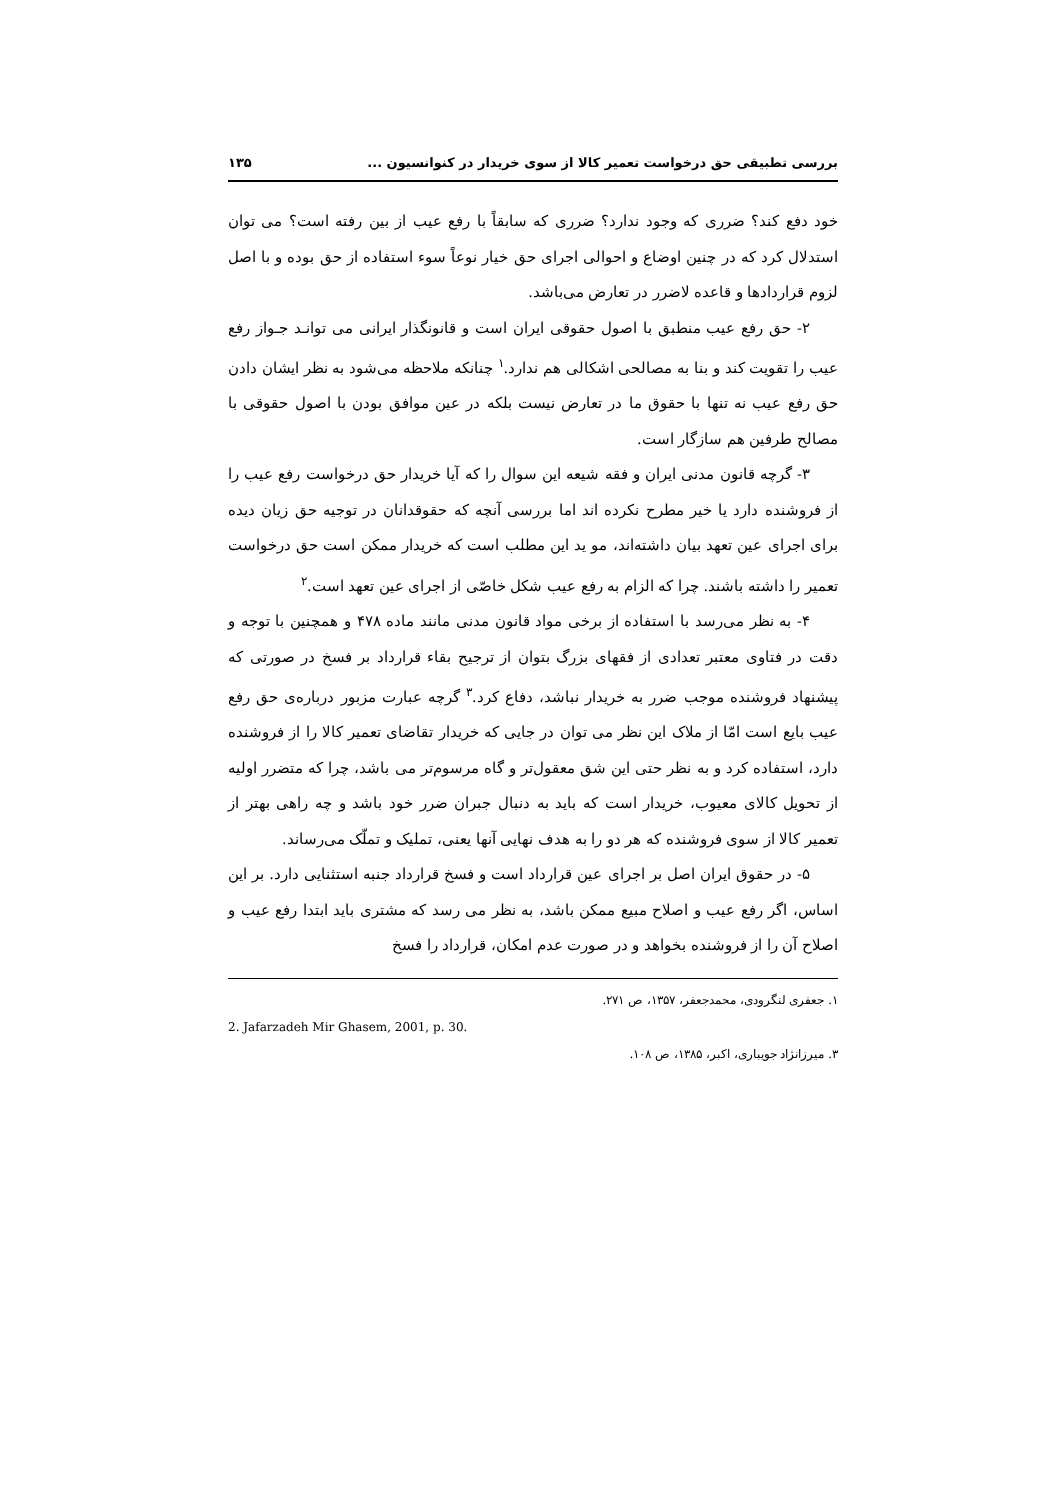بررسی تطبیقی حق درخواست تعمیر کالا از سوی خریدار در کنوانسیون ... ۱۳۵
خود دفع کند؟ ضرری که وجود ندارد؟ ضرری که سابقاً با رفع عیب از بین رفته است؟ می توان استدلال کرد که در چنین اوضاع و احوالی اجرای حق خیار نوعاً سوء استفاده از حق بوده و با اصل لزوم قراردادها و قاعده لاضرر در تعارض می‌باشد.
۲- حق رفع عیب منطبق با اصول حقوقی ایران است و قانونگذار ایرانی می توانـد جـواز رفع عیب را تقویت کند و بنا به مصالحی اشکالی هم ندارد.<sup>۱</sup> چنانکه ملاحظه می‌شود به نظر ایشان دادن حق رفع عیب نه تنها با حقوق ما در تعارض نیست بلکه در عین موافق بودن با اصول حقوقی با مصالح طرفین هم سازگار است.
۳- گرچه قانون مدنی ایران و فقه شیعه این سوال را که آیا خریدار حق درخواست رفع عیب را از فروشنده دارد یا خیر مطرح نکرده اند اما بررسی آنچه که حقوقدانان در توجیه حق زیان دیده برای اجرای عین تعهد بیان داشته‌اند، مو ید این مطلب است که خریدار ممکن است حق درخواست تعمیر را داشته باشند. چرا که الزام به رفع عیب شکل خاصّی از اجرای عین تعهد است.<sup>۲</sup>
۴- به نظر می‌رسد با استفاده از برخی مواد قانون مدنی مانند ماده ۴۷۸ و همچنین با توجه و دقت در فتاوی معتبر تعدادی از فقهای بزرگ بتوان از ترجیح بقاء قرارداد بر فسخ در صورتی که پیشنهاد فروشنده موجب ضرر به خریدار نباشد، دفاع کرد.<sup>۳</sup> گرچه عبارت مزبور درباره‌ی حق رفع عیب بایع است امّا از ملاک این نظر می توان در جایی که خریدار تقاضای تعمیر کالا را از فروشنده دارد، استفاده کرد و به نظر حتی این شق معقول‌تر و گاه مرسوم‌تر می باشد، چرا که متضرر اولیه از تحویل کالای معیوب، خریدار است که باید به دنبال جبران ضرر خود باشد و چه راهی بهتر از تعمیر کالا از سوی فروشنده که هر دو را به هدف نهایی آنها یعنی، تملیک و تملّک می‌رساند.
۵- در حقوق ایران اصل بر اجرای عین قرارداد است و فسخ قرارداد جنبه استثنایی دارد. بر این اساس، اگر رفع عیب و اصلاح مبیع ممکن باشد، به نظر می رسد که مشتری باید ابتدا رفع عیب و اصلاح آن را از فروشنده بخواهد و در صورت عدم امکان، قرارداد را فسخ
۱. جعفری لنگرودی، محمدجعفر، ۱۳۵۷، ص ۲۷۱.
2. Jafarzadeh Mir Ghasem, 2001, p. 30.
۳. میرزانژاد جویباری، اکبر، ۱۳۸۵، ص ۱۰۸.